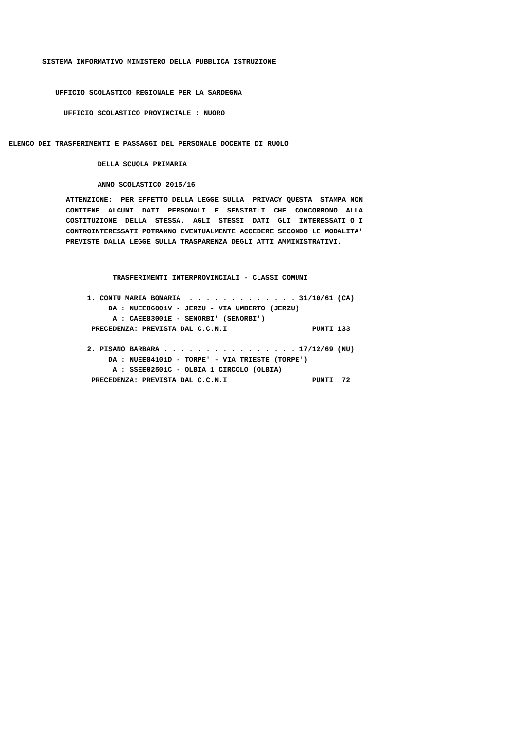SISTEMA INFORMATIVO MINISTERO DELLA PUBBLICA ISTRUZIONE


             UFFICIO SCOLASTICO REGIONALE PER LA SARDEGNA

               UFFICIO SCOLASTICO PROVINCIALE : NUORO


  ELENCO DEI TRASFERIMENTI E PASSAGGI DEL PERSONALE DOCENTE DI RUOLO

                       DELLA SCUOLA PRIMARIA

                       ANNO SCOLASTICO 2015/16
ATTENZIONE:  PER EFFETTO DELLA LEGGE SULLA  PRIVACY QUESTA  STAMPA NON
CONTIENE  ALCUNI  DATI  PERSONALI  E  SENSIBILI  CHE  CONCORRONO  ALLA
COSTITUZIONE  DELLA  STESSA.  AGLI  STESSI  DATI  GLI  INTERESSATI O I
CONTROINTERESSATI POTRANNO EVENTUALMENTE ACCEDERE SECONDO LE MODALITA'
PREVISTE DALLA LEGGE SULLA TRASPARENZA DEGLI ATTI AMMINISTRATIVI.
           TRASFERIMENTI INTERPROVINCIALI - CLASSI COMUNI

     1. CONTU MARIA BONARIA  . . . . . . . . . . . . . 31/10/61 (CA)
          DA : NUEE86001V - JERZU - VIA UMBERTO (JERZU)
           A : CAEE83001E - SENORBI' (SENORBI')
      PRECEDENZA: PREVISTA DAL C.C.N.I                    PUNTI 133

     2. PISANO BARBARA . . . . . . . . . . . . . . . . 17/12/69 (NU)
          DA : NUEE84101D - TORPE' - VIA TRIESTE (TORPE')
           A : SSEE02501C - OLBIA 1 CIRCOLO (OLBIA)
      PRECEDENZA: PREVISTA DAL C.C.N.I                    PUNTI  72